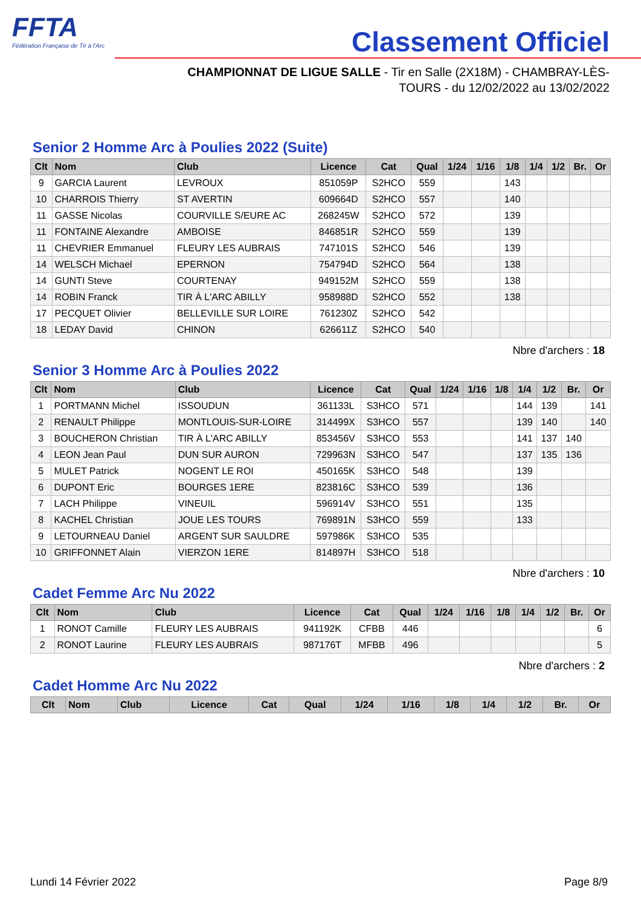FFTA
Fédération Française de Tir à l'Arc
Classement Officiel
CHAMPIONNAT DE LIGUE SALLE - Tir en Salle (2X18M) - CHAMBRAY-LÈS-TOURS - du 12/02/2022 au 13/02/2022
Senior 2 Homme Arc à Poulies 2022 (Suite)
| Clt | Nom | Club | Licence | Cat | Qual | 1/24 | 1/16 | 1/8 | 1/4 | 1/2 | Br. | Or |
| --- | --- | --- | --- | --- | --- | --- | --- | --- | --- | --- | --- | --- |
| 9 | GARCIA Laurent | LEVROUX | 851059P | S2HCO | 559 | | | 143 | | | | |
| 10 | CHARROIS Thierry | ST AVERTIN | 609664D | S2HCO | 557 | | | 140 | | | | |
| 11 | GASSE Nicolas | COURVILLE S/EURE AC | 268245W | S2HCO | 572 | | | 139 | | | | |
| 11 | FONTAINE Alexandre | AMBOISE | 846851R | S2HCO | 559 | | | 139 | | | | |
| 11 | CHEVRIER Emmanuel | FLEURY LES AUBRAIS | 747101S | S2HCO | 546 | | | 139 | | | | |
| 14 | WELSCH Michael | EPERNON | 754794D | S2HCO | 564 | | | 138 | | | | |
| 14 | GUNTI Steve | COURTENAY | 949152M | S2HCO | 559 | | | 138 | | | | |
| 14 | ROBIN Franck | TIR À L'ARC ABILLY | 958988D | S2HCO | 552 | | | 138 | | | | |
| 17 | PECQUET Olivier | BELLEVILLE SUR LOIRE | 761230Z | S2HCO | 542 | | | | | | | |
| 18 | LEDAY David | CHINON | 626611Z | S2HCO | 540 | | | | | | | |
Nbre d'archers : 18
Senior 3 Homme Arc à Poulies 2022
| Clt | Nom | Club | Licence | Cat | Qual | 1/24 | 1/16 | 1/8 | 1/4 | 1/2 | Br. | Or |
| --- | --- | --- | --- | --- | --- | --- | --- | --- | --- | --- | --- | --- |
| 1 | PORTMANN Michel | ISSOUDUN | 361133L | S3HCO | 571 | | | | 144 | 139 | | 141 |
| 2 | RENAULT Philippe | MONTLOUIS-SUR-LOIRE | 314499X | S3HCO | 557 | | | | 139 | 140 | | 140 |
| 3 | BOUCHERON Christian | TIR À L'ARC ABILLY | 853456V | S3HCO | 553 | | | | 141 | 137 | 140 | |
| 4 | LEON Jean Paul | DUN SUR AURON | 729963N | S3HCO | 547 | | | | 137 | 135 | 136 | |
| 5 | MULET Patrick | NOGENT LE ROI | 450165K | S3HCO | 548 | | | | 139 | | | |
| 6 | DUPONT Eric | BOURGES 1ERE | 823816C | S3HCO | 539 | | | | 136 | | | |
| 7 | LACH Philippe | VINEUIL | 596914V | S3HCO | 551 | | | | 135 | | | |
| 8 | KACHEL Christian | JOUE LES TOURS | 769891N | S3HCO | 559 | | | | 133 | | | |
| 9 | LETOURNEAU Daniel | ARGENT SUR SAULDRE | 597986K | S3HCO | 535 | | | | | | | |
| 10 | GRIFFONNET Alain | VIERZON 1ERE | 814897H | S3HCO | 518 | | | | | | | |
Nbre d'archers : 10
Cadet Femme Arc Nu 2022
| Clt | Nom | Club | Licence | Cat | Qual | 1/24 | 1/16 | 1/8 | 1/4 | 1/2 | Br. | Or |
| --- | --- | --- | --- | --- | --- | --- | --- | --- | --- | --- | --- | --- |
| 1 | RONOT Camille | FLEURY LES AUBRAIS | 941192K | CFBB | 446 | | | | | | | 6 |
| 2 | RONOT Laurine | FLEURY LES AUBRAIS | 987176T | MFBB | 496 | | | | | | | 5 |
Nbre d'archers : 2
Cadet Homme Arc Nu 2022
| Clt | Nom | Club | Licence | Cat | Qual | 1/24 | 1/16 | 1/8 | 1/4 | 1/2 | Br. | Or |
| --- | --- | --- | --- | --- | --- | --- | --- | --- | --- | --- | --- | --- |
Lundi 14 Février 2022 Page 8/9